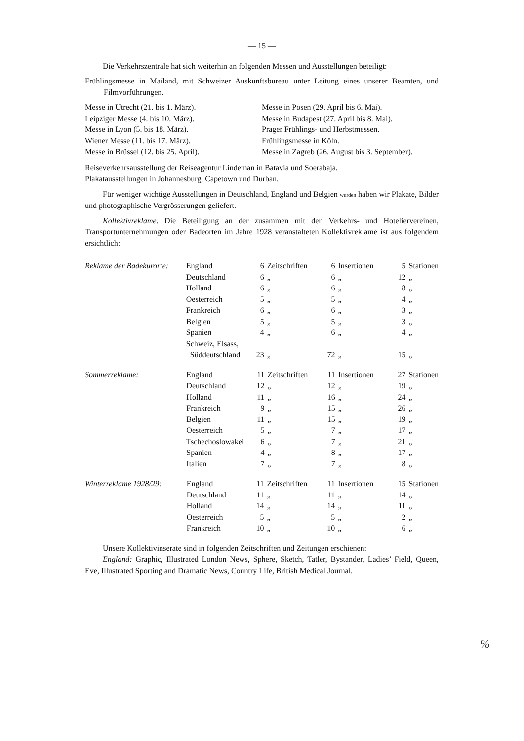— 15 —
Die Verkehrszentrale hat sich weiterhin an folgenden Messen und Ausstellungen beteiligt:
Frühlingsmesse in Mailand, mit Schweizer Auskunftsbureau unter Leitung eines unserer Beamten, und Filmvorführungen.
Messe in Utrecht (21. bis 1. März).
Leipziger Messe (4. bis 10. März).
Messe in Lyon (5. bis 18. März).
Wiener Messe (11. bis 17. März).
Messe in Brüssel (12. bis 25. April).
Messe in Posen (29. April bis 6. Mai).
Messe in Budapest (27. April bis 8. Mai).
Prager Frühlings- und Herbstmessen.
Frühlingsmesse in Köln.
Messe in Zagreb (26. August bis 3. September).
Reiseverkehrsausstellung der Reiseagentur Lindeman in Batavia und Soerabaja.
Plakatausstellungen in Johannesburg, Capetown und Durban.
Für weniger wichtige Ausstellungen in Deutschland, England und Belgien wurden haben wir Plakate, Bilder und photographische Vergrösserungen geliefert.
Kollektivreklame. Die Beteiligung an der zusammen mit den Verkehrs- und Hoteliervereinen, Transportunternehmungen oder Badeorten im Jahre 1928 veranstalteten Kollektivreklame ist aus folgendem ersichtlich:
| Reklame der Badekurorte: | England | 6 | Zeitschriften | 6 | Insertionen | 5 | Stationen |
| | Deutschland | 6 | „ | 6 | „ | 12 | „ |
| | Holland | 6 | „ | 6 | „ | 8 | „ |
| | Oesterreich | 5 | „ | 5 | „ | 4 | „ |
| | Frankreich | 6 | „ | 6 | „ | 3 | „ |
| | Belgien | 5 | „ | 5 | „ | 3 | „ |
| | Spanien | 4 | „ | 6 | „ | 4 | „ |
| | Schweiz, Elsass, Süddeutschland | 23 | „ | 72 | „ | 15 | „ |
| Sommerreklame: | England | 11 | Zeitschriften | 11 | Insertionen | 27 | Stationen |
| | Deutschland | 12 | „ | 12 | „ | 19 | „ |
| | Holland | 11 | „ | 16 | „ | 24 | „ |
| | Frankreich | 9 | „ | 15 | „ | 26 | „ |
| | Belgien | 11 | „ | 15 | „ | 19 | „ |
| | Oesterreich | 5 | „ | 7 | „ | 17 | „ |
| | Tschechoslowakei | 6 | „ | 7 | „ | 21 | „ |
| | Spanien | 4 | „ | 8 | „ | 17 | „ |
| | Italien | 7 | „ | 7 | „ | 8 | „ |
| Winterreklame 1928/29: | England | 11 | Zeitschriften | 11 | Insertionen | 15 | Stationen |
| | Deutschland | 11 | „ | 11 | „ | 14 | „ |
| | Holland | 14 | „ | 14 | „ | 11 | „ |
| | Oesterreich | 5 | „ | 5 | „ | 2 | „ |
| | Frankreich | 10 | „ | 10 | „ | 6 | „ |
Unsere Kollektivinserate sind in folgenden Zeitschriften und Zeitungen erschienen:
England: Graphic, Illustrated London News, Sphere, Sketch, Tatler, Bystander, Ladies’ Field, Queen, Eve, Illustrated Sporting and Dramatic News, Country Life, British Medical Journal.
%